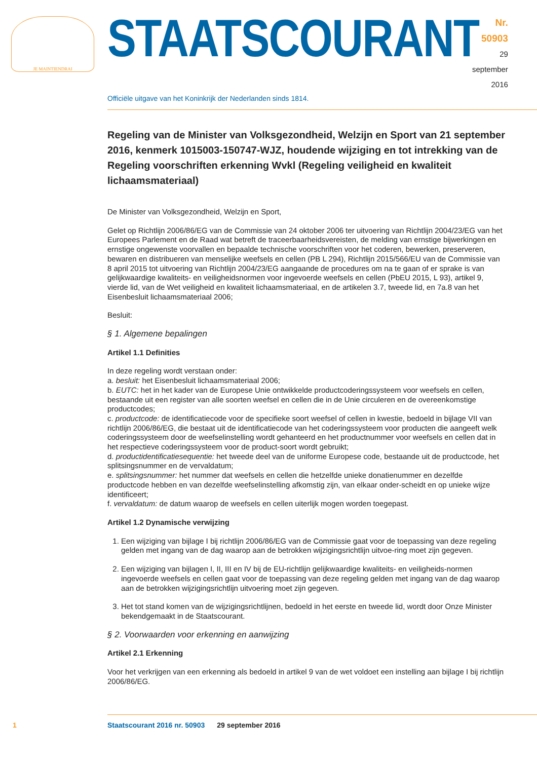JE MAINTIENDRAI
STAATSCOURANT
Nr. 50903
29 september
2016
Officiële uitgave van het Koninkrijk der Nederlanden sinds 1814.
Regeling van de Minister van Volksgezondheid, Welzijn en Sport van 21 september 2016, kenmerk 1015003-150747-WJZ, houdende wijziging en tot intrekking van de Regeling voorschriften erkenning Wvkl (Regeling veiligheid en kwaliteit lichaamsmateriaal)
De Minister van Volksgezondheid, Welzijn en Sport,
Gelet op Richtlijn 2006/86/EG van de Commissie van 24 oktober 2006 ter uitvoering van Richtlijn 2004/23/EG van het Europees Parlement en de Raad wat betreft de traceerbaarheidsvereisten, de melding van ernstige bijwerkingen en ernstige ongewenste voorvallen en bepaalde technische voorschriften voor het coderen, bewerken, preserveren, bewaren en distribueren van menselijke weefsels en cellen (PB L 294), Richtlijn 2015/566/EU van de Commissie van 8 april 2015 tot uitvoering van Richtlijn 2004/23/EG aangaande de procedures om na te gaan of er sprake is van gelijkwaardige kwaliteits- en veiligheidsnormen voor ingevoerde weefsels en cellen (PbEU 2015, L 93), artikel 9, vierde lid, van de Wet veiligheid en kwaliteit lichaamsmateriaal, en de artikelen 3.7, tweede lid, en 7a.8 van het Eisenbesluit lichaamsmateriaal 2006;
Besluit:
§ 1. Algemene bepalingen
Artikel 1.1 Definities
In deze regeling wordt verstaan onder:
a. besluit: het Eisenbesluit lichaamsmateriaal 2006;
b. EUTC: het in het kader van de Europese Unie ontwikkelde productcoderingssysteem voor weefsels en cellen, bestaande uit een register van alle soorten weefsel en cellen die in de Unie circuleren en de overeenkomstige productcodes;
c. productcode: de identificatiecode voor de specifieke soort weefsel of cellen in kwestie, bedoeld in bijlage VII van richtlijn 2006/86/EG, die bestaat uit de identificatiecode van het coderingssysteem voor producten die aangeeft welk coderingssysteem door de weefselinstelling wordt gehanteerd en het productnummer voor weefsels en cellen dat in het respectieve coderingssysteem voor de product-soort wordt gebruikt;
d. productidentificatiesequentie: het tweede deel van de uniforme Europese code, bestaande uit de productcode, het splitsingsnummer en de vervaldatum;
e. splitsingsnummer: het nummer dat weefsels en cellen die hetzelfde unieke donatienummer en dezelfde productcode hebben en van dezelfde weefselinstelling afkomstig zijn, van elkaar onder-scheidt en op unieke wijze identificeert;
f. vervaldatum: de datum waarop de weefsels en cellen uiterlijk mogen worden toegepast.
Artikel 1.2 Dynamische verwijzing
1. Een wijziging van bijlage I bij richtlijn 2006/86/EG van de Commissie gaat voor de toepassing van deze regeling gelden met ingang van de dag waarop aan de betrokken wijzigingsrichtlijn uitvoe-ring moet zijn gegeven.
2. Een wijziging van bijlagen I, II, III en IV bij de EU-richtlijn gelijkwaardige kwaliteits- en veiligheids-normen ingevoerde weefsels en cellen gaat voor de toepassing van deze regeling gelden met ingang van de dag waarop aan de betrokken wijzigingsrichtlijn uitvoering moet zijn gegeven.
3. Het tot stand komen van de wijzigingsrichtlijnen, bedoeld in het eerste en tweede lid, wordt door Onze Minister bekendgemaakt in de Staatscourant.
§ 2. Voorwaarden voor erkenning en aanwijzing
Artikel 2.1 Erkenning
Voor het verkrijgen van een erkenning als bedoeld in artikel 9 van de wet voldoet een instelling aan bijlage I bij richtlijn 2006/86/EG.
1 Staatscourant 2016 nr. 50903 29 september 2016